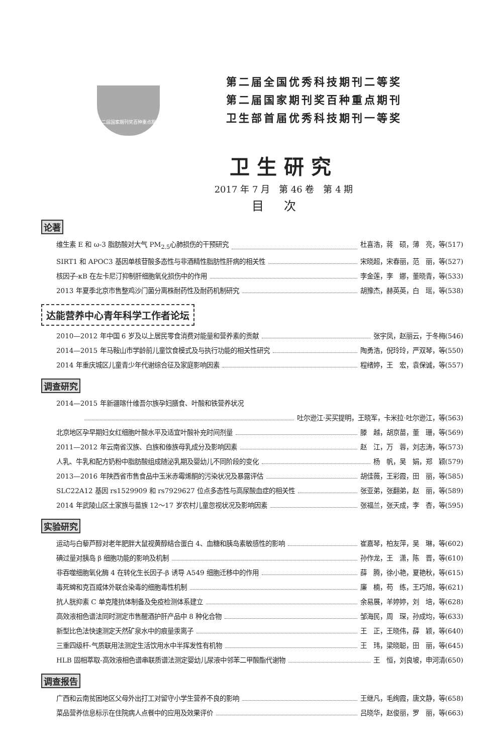第二届国家期刊奖百种重点期刊
第二届全国优秀科技期刊二等奖
第二届国家期刊奖百种重点期刊
卫生部首届优秀科技期刊一等奖
卫生研究
2017 年 7 月　第 46 卷　第 4 期
目次
论著
维生素 E 和 ω-3 脂肪酸对大气 PM<sub>2.5</sub>心肺损伤的干预研究 杜喜浩，蒋　硕，薄　亮，等(517)
SIRT1 和 APOC3 基因单核苷酸多态性与非酒精性脂肪性肝病的相关性 宋晓超，宋春丽，范　丽，等(527)
核因子-κB 在左卡尼汀抑制肝细胞氧化损伤中的作用 李金莲，李　娜，董晓青，等(533)
2013 年夏季北京市售整鸡沙门菌分离株耐药性及耐药机制研究 胡豫杰，赫英英，白　瑶，等(538)
达能营养中心青年科学工作者论坛
2010—2012 年中国 6 岁及以上居民零食消费对能量和营养素的贡献 张宇凤，赵丽云，于冬梅(546)
2014—2015 年马鞍山市学龄前儿童饮食模式及与执行功能的相关性研究 陶勇浩，倪玲玲，严双琴，等(550)
2014 年重庆城区儿童青少年代谢综合征及家庭影响因素 程绪婷，王　宏，袁保诚，等(557)
调查研究
2014—2015 年新疆喀什维吾尔族孕妇膳食、叶酸和铁营养状况
吐尔逊江·买买提明，王晓军，卡米拉·吐尔逊江，等(563)
北京地区孕早期妇女红细胞叶酸水平及适宜叶酸补充时间剂量 滕　越，胡京苗，董　珊，等(569)
2011—2012 年云南省汉族、白族和傣族母乳成分及影响因素 赵　江，万　蓉，刘志涛，等(573)
人乳、牛乳和配方奶粉中脂肪酸组成随泌乳期及婴幼儿不同阶段的变化 杨　帆，吴　娟，郑　颖(579)
2013—2016 年陕西省市售食品中玉米赤霉烯酮的污染状况及暴露评估 胡佳薇，王彩霞，田　丽，等(585)
SLC22A12 基因 rs1529909 和 rs7929627 位点多态性与高尿酸血症的相关性 张亚弟，张翻弟，赵　丽，等(589)
2014 年武陵山区土家族与苗族 12～17 岁农村儿童忽视状况及影响因素 张福兰，张天成，李　杏，等(595)
实验研究
运动与白藜芦醇对老年肥胖大鼠视黄醇结合蛋白 4、血糖和胰岛素敏感性的影响 崔嘉琴，柏友萍，吴　琳，等(602)
碘过量对胰岛 β 细胞功能的影响及机制 孙作龙，王　潇，陈　晋，等(610)
非吞噬细胞氧化酶 4 在转化生长因子-β 诱导 A549 细胞迁移中的作用 薛　腾，徐小艳，夏艳秋，等(615)
毒死蜱和克百威体外联合染毒的细胞毒性机制 廉　楠，苟　练，王巧旭，等(621)
抗人胱抑素 C 单克隆抗体制备及免疫检测体系建立 余易展，羊婷婷，刘　培，等(628)
高效液相色谱法同时测定市售醒酒护肝产品中 8 种化合物 邹海民，周　琛，孙成均，等(633)
新型比色法快速测定天然矿泉水中的痕量汞离子 王　正，王晓伟，薛　颖，等(640)
三重四级杆-气质联用法测定生活饮用水中半挥发性有机物 王　玮，梁晓聪，田　丽，等(645)
HLB 固相萃取-高效液相色谱串联质谱法测定婴幼儿尿液中邻苯二甲酸酯代谢物 王　恒，刘良坡，申河清(650)
调查报告
广西和云南贫困地区父母外出打工对留守小学生营养不良的影响 王继凡，毛绚霞，唐文静，等(658)
菜品营养信息标示在住院病人点餐中的应用及效果评价 吕晓华，赵俊丽，罗　丽，等(663)